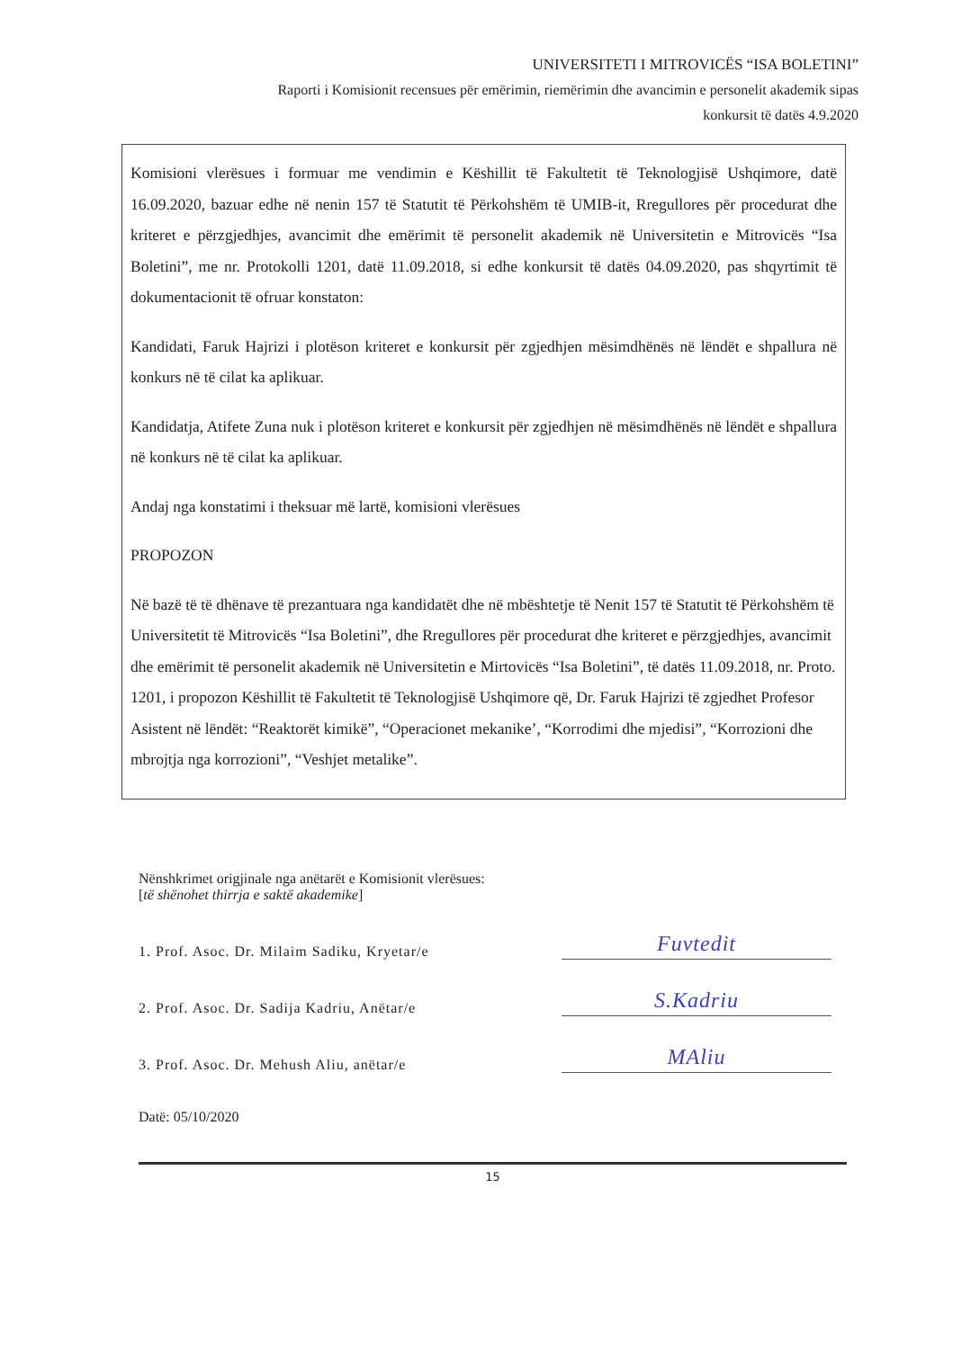UNIVERSITETI I MITROVICËS “ISA BOLETINI”
Raporti i Komisionit recensues për emërimin, riemërimin dhe avancimin e personelit akademik sipas
konkursit të datës 4.9.2020
Komisioni vlerësues i formuar me vendimin e Këshillit të Fakultetit të Teknologjisë Ushqimore, datë 16.09.2020, bazuar edhe në nenin 157 të Statutit të Përkohshëm të UMIB-it, Rregullores për procedurat dhe kriteret e përzgjedhjes, avancimit dhe emërimit të personelit akademik në Universitetin e Mitrovicës “Isa Boletini”, me nr. Protokolli 1201, datë 11.09.2018, si edhe konkursit të datës 04.09.2020, pas shqyrtimit të dokumentacionit të ofruar konstaton:
Kandidati, Faruk Hajrizi i plotëson kriteret e konkursit për zgjedhjen mësimdhënës në lëndët e shpallura në konkurs në të cilat ka aplikuar.
Kandidatja, Atifete Zuna nuk i plotëson kriteret e konkursit për zgjedhjen në mësimdhënës në lëndët e shpallura në konkurs në të cilat ka aplikuar.
Andaj nga konstatimi i theksuar më lartë, komisioni vlerësues
PROPOZON
Në bazë të të dhënave të prezantuara nga kandidatët dhe në mbështetje të Nenit 157 të Statutit të Përkohshëm të Universitetit të Mitrovicës “Isa Boletini”, dhe Rregullores për procedurat dhe kriteret e përzgjedhjes, avancimit dhe emërimit të personelit akademik në Universitetin e Mirtovicës “Isa Boletini”, të datës 11.09.2018, nr. Proto. 1201, i propozon Këshillit të Fakultetit të Teknologjisë Ushqimore që, Dr. Faruk Hajrizi të zgjedhet Profesor Asistent në lëndët: “Reaktorët kimikë”, “Operacionet mekanike’, “Korrodimi dhe mjedisi”, “Korrozioni dhe mbrojtja nga korrozioni”, “Veshjet metalike”.
Nënshkrimet origjinale nga anëtarët e Komisionit vlerësues:
[të shënohet thirrja e saktë akademike]
1. Prof. Asoc. Dr. Milaim Sadiku, Kryetar/e Fuvtedit
2. Prof. Asoc. Dr. Sadija Kadriu, Anëtar/e S.Kadriu
3. Prof. Asoc. Dr. Mehush Aliu, anëtar/e MAliu
Datë: 05/10/2020
15